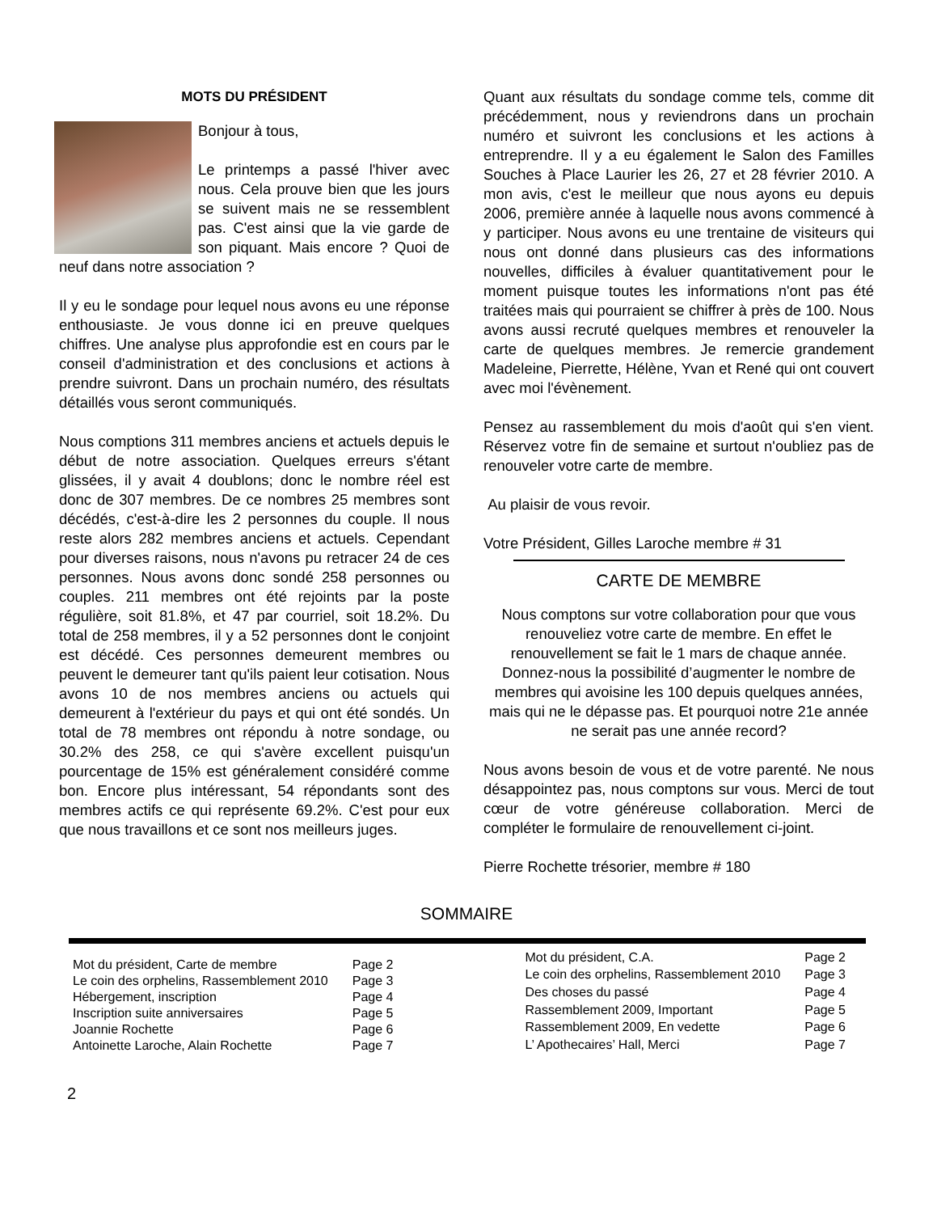MOTS DU PRÉSIDENT
Bonjour à tous,
Le printemps a passé l'hiver avec nous. Cela prouve bien que les jours se suivent mais ne se ressemblent pas. C'est ainsi que la vie garde de son piquant. Mais encore ? Quoi de neuf dans notre association ?
Il y eu le sondage pour lequel nous avons eu une réponse enthousiaste. Je vous donne ici en preuve quelques chiffres. Une analyse plus approfondie est en cours par le conseil d'administration et des conclusions et actions à prendre suivront. Dans un prochain numéro, des résultats détaillés vous seront communiqués.
Nous comptions 311 membres anciens et actuels depuis le début de notre association. Quelques erreurs s'étant glissées, il y avait 4 doublons; donc le nombre réel est donc de 307 membres. De ce nombres 25 membres sont décédés, c'est-à-dire les 2 personnes du couple. Il nous reste alors 282 membres anciens et actuels. Cependant pour diverses raisons, nous n'avons pu retracer 24 de ces personnes. Nous avons donc sondé 258 personnes ou couples. 211 membres ont été rejoints par la poste régulière, soit 81.8%, et 47 par courriel, soit 18.2%. Du total de 258 membres, il y a 52 personnes dont le conjoint est décédé. Ces personnes demeurent membres ou peuvent le demeurer tant qu'ils paient leur cotisation. Nous avons 10 de nos membres anciens ou actuels qui demeurent à l'extérieur du pays et qui ont été sondés. Un total de 78 membres ont répondu à notre sondage, ou 30.2% des 258, ce qui s'avère excellent puisqu'un pourcentage de 15% est généralement considéré comme bon. Encore plus intéressant, 54 répondants sont des membres actifs ce qui représente 69.2%. C'est pour eux que nous travaillons et ce sont nos meilleurs juges.
Quant aux résultats du sondage comme tels, comme dit précédemment, nous y reviendrons dans un prochain numéro et suivront les conclusions et les actions à entreprendre. Il y a eu également le Salon des Familles Souches à Place Laurier les 26, 27 et 28 février 2010. A mon avis, c'est le meilleur que nous ayons eu depuis 2006, première année à laquelle nous avons commencé à y participer. Nous avons eu une trentaine de visiteurs qui nous ont donné dans plusieurs cas des informations nouvelles, difficiles à évaluer quantitativement pour le moment puisque toutes les informations n'ont pas été traitées mais qui pourraient se chiffrer à près de 100. Nous avons aussi recruté quelques membres et renouveler la carte de quelques membres. Je remercie grandement Madeleine, Pierrette, Hélène, Yvan et René qui ont couvert avec moi l'évènement.
Pensez au rassemblement du mois d'août qui s'en vient. Réservez votre fin de semaine et surtout n'oubliez pas de renouveler votre carte de membre.
Au plaisir de vous revoir.
Votre Président, Gilles Laroche membre # 31
CARTE DE MEMBRE
Nous comptons sur votre collaboration pour que vous renouveliez votre carte de membre. En effet le renouvellement se fait le 1 mars de chaque année. Donnez-nous la possibilité d’augmenter le nombre de membres qui avoisine les 100 depuis quelques années, mais qui ne le dépasse pas. Et pourquoi notre 21e année ne serait pas une année record?
Nous avons besoin de vous et de votre parenté. Ne nous désappointez pas, nous comptons sur vous. Merci de tout cœur de votre généreuse collaboration. Merci de compléter le formulaire de renouvellement ci-joint.
Pierre Rochette trésorier, membre # 180
SOMMAIRE
| Mot du président, Carte de membre | Page 2 |
| Le coin des orphelins, Rassemblement 2010 | Page 3 |
| Hébergement, inscription | Page 4 |
| Inscription suite anniversaires | Page 5 |
| Joannie Rochette | Page 6 |
| Antoinette Laroche, Alain Rochette | Page 7 |
| Mot du président, C.A. | Page 2 |
| Le coin des orphelins, Rassemblement 2010 | Page 3 |
| Des choses du passé | Page 4 |
| Rassemblement 2009, Important | Page 5 |
| Rassemblement 2009, En vedette | Page 6 |
| L’ Apothecaires’ Hall, Merci | Page 7 |
2